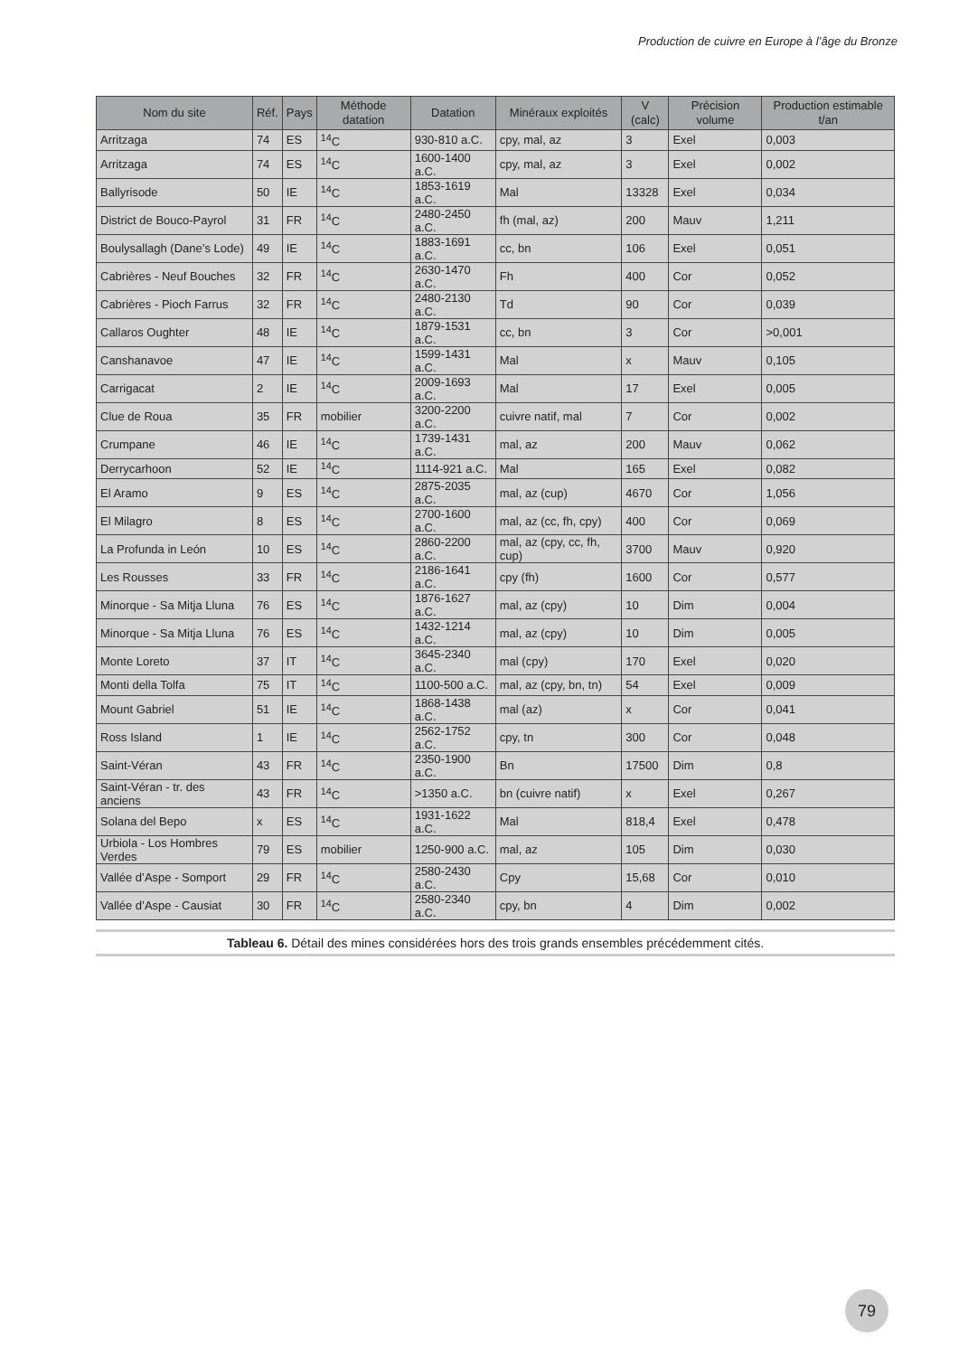Production de cuivre en Europe à l’âge du Bronze
| Nom du site | Réf. | Pays | Méthode datation | Datation | Minéraux exploités | V (calc) | Précision volume | Production estimable t/an |
| --- | --- | --- | --- | --- | --- | --- | --- | --- |
| Arritzaga | 74 | ES | <sup>14</sup>C | 930-810 a.C. | cpy, mal, az | 3 | Exel | 0,003 |
| Arritzaga | 74 | ES | <sup>14</sup>C | 1600-1400 a.C. | cpy, mal, az | 3 | Exel | 0,002 |
| Ballyrisode | 50 | IE | <sup>14</sup>C | 1853-1619 a.C. | Mal | 13328 | Exel | 0,034 |
| District de Bouco-Payrol | 31 | FR | <sup>14</sup>C | 2480-2450 a.C. | fh (mal, az) | 200 | Mauv | 1,211 |
| Boulysallagh (Dane’s Lode) | 49 | IE | <sup>14</sup>C | 1883-1691 a.C. | cc, bn | 106 | Exel | 0,051 |
| Cabrières - Neuf Bouches | 32 | FR | <sup>14</sup>C | 2630-1470 a.C. | Fh | 400 | Cor | 0,052 |
| Cabrières - Pioch Farrus | 32 | FR | <sup>14</sup>C | 2480-2130 a.C. | Td | 90 | Cor | 0,039 |
| Callaros Oughter | 48 | IE | <sup>14</sup>C | 1879-1531 a.C. | cc, bn | 3 | Cor | >0,001 |
| Canshanavoe | 47 | IE | <sup>14</sup>C | 1599-1431 a.C. | Mal | x | Mauv | 0,105 |
| Carrigacat | 2 | IE | <sup>14</sup>C | 2009-1693 a.C. | Mal | 17 | Exel | 0,005 |
| Clue de Roua | 35 | FR | mobilier | 3200-2200 a.C. | cuivre natif, mal | 7 | Cor | 0,002 |
| Crumpane | 46 | IE | <sup>14</sup>C | 1739-1431 a.C. | mal, az | 200 | Mauv | 0,062 |
| Derrycarhoon | 52 | IE | <sup>14</sup>C | 1114-921 a.C. | Mal | 165 | Exel | 0,082 |
| El Aramo | 9 | ES | <sup>14</sup>C | 2875-2035 a.C. | mal, az (cup) | 4670 | Cor | 1,056 |
| El Milagro | 8 | ES | <sup>14</sup>C | 2700-1600 a.C. | mal, az (cc, fh, cpy) | 400 | Cor | 0,069 |
| La Profunda in León | 10 | ES | <sup>14</sup>C | 2860-2200 a.C. | mal, az (cpy, cc, fh, cup) | 3700 | Mauv | 0,920 |
| Les Rousses | 33 | FR | <sup>14</sup>C | 2186-1641 a.C. | cpy (fh) | 1600 | Cor | 0,577 |
| Minorque - Sa Mitja Lluna | 76 | ES | <sup>14</sup>C | 1876-1627 a.C. | mal, az (cpy) | 10 | Dim | 0,004 |
| Minorque - Sa Mitja Lluna | 76 | ES | <sup>14</sup>C | 1432-1214 a.C. | mal, az (cpy) | 10 | Dim | 0,005 |
| Monte Loreto | 37 | IT | <sup>14</sup>C | 3645-2340 a.C. | mal (cpy) | 170 | Exel | 0,020 |
| Monti della Tolfa | 75 | IT | <sup>14</sup>C | 1100-500 a.C. | mal, az (cpy, bn, tn) | 54 | Exel | 0,009 |
| Mount Gabriel | 51 | IE | <sup>14</sup>C | 1868-1438 a.C. | mal (az) | x | Cor | 0,041 |
| Ross Island | 1 | IE | <sup>14</sup>C | 2562-1752 a.C. | cpy, tn | 300 | Cor | 0,048 |
| Saint-Véran | 43 | FR | <sup>14</sup>C | 2350-1900 a.C. | Bn | 17500 | Dim | 0,8 |
| Saint-Véran - tr. des anciens | 43 | FR | <sup>14</sup>C | >1350 a.C. | bn (cuivre natif) | x | Exel | 0,267 |
| Solana del Bepo | x | ES | <sup>14</sup>C | 1931-1622 a.C. | Mal | 818,4 | Exel | 0,478 |
| Urbiola - Los Hombres Verdes | 79 | ES | mobilier | 1250-900 a.C. | mal, az | 105 | Dim | 0,030 |
| Vallée d’Aspe - Somport | 29 | FR | <sup>14</sup>C | 2580-2430 a.C. | Cpy | 15,68 | Cor | 0,010 |
| Vallée d’Aspe - Causiat | 30 | FR | <sup>14</sup>C | 2580-2340 a.C. | cpy, bn | 4 | Dim | 0,002 |
Tableau 6. Détail des mines considérées hors des trois grands ensembles précédemment cités.
79